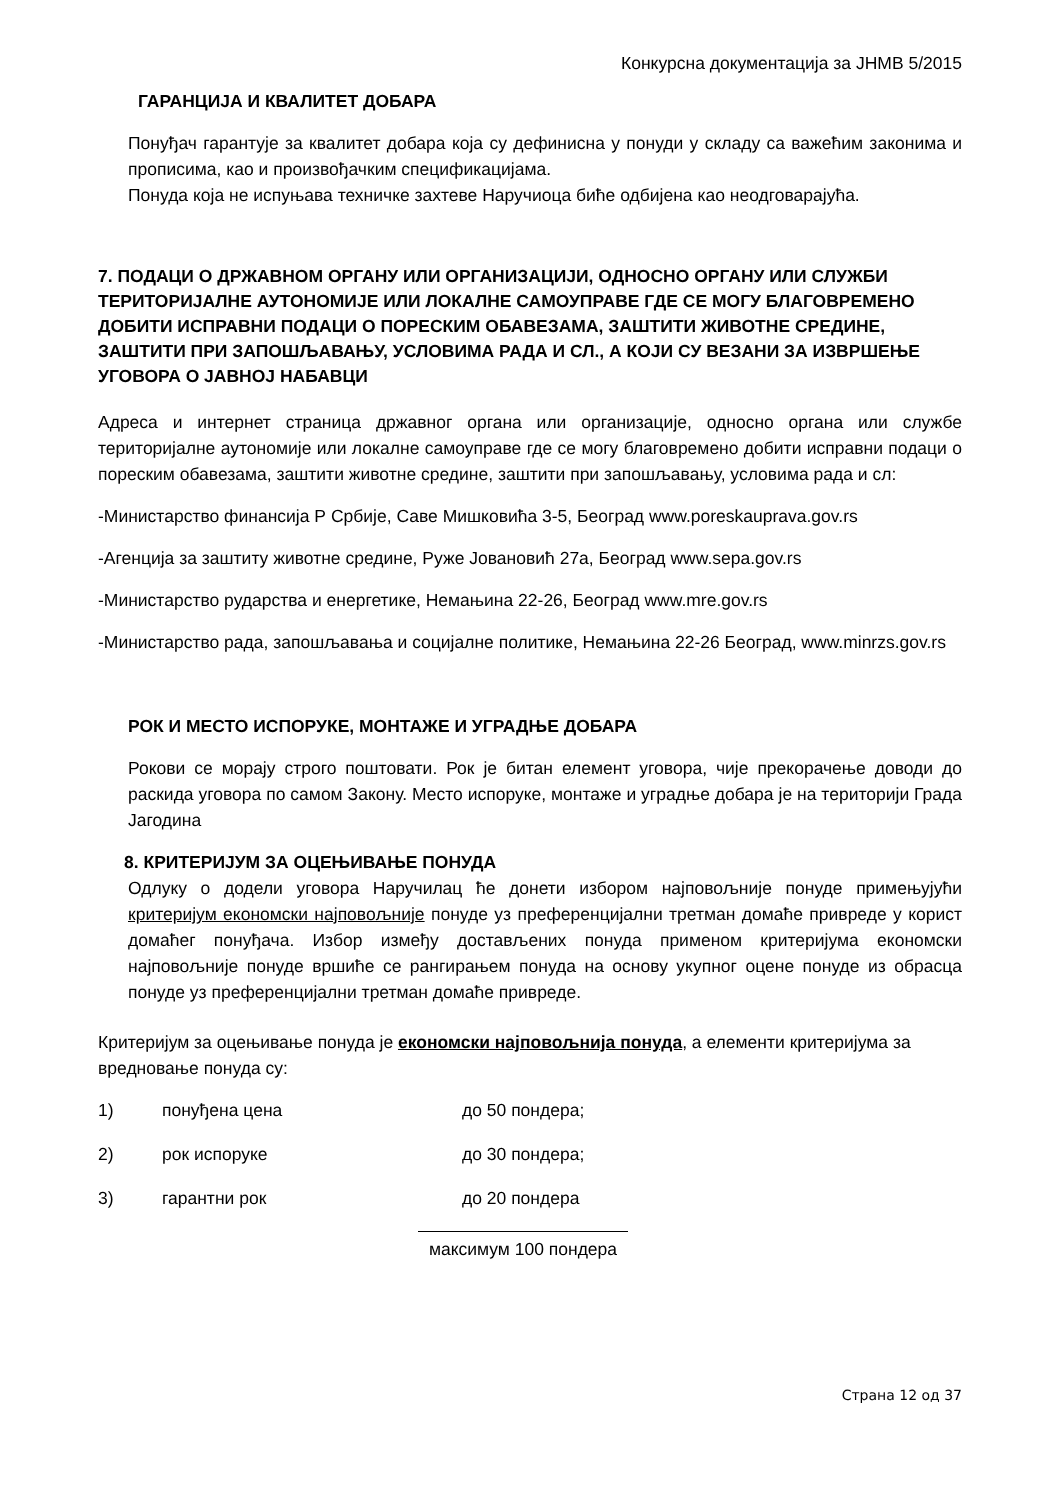Конкурсна документација за ЈНМВ 5/2015
ГАРАНЦИЈА И КВАЛИТЕТ ДОБАРА
Понуђач гарантује за квалитет добара која су дефинисна у понуди у складу са важећим законима и прописима, као и произвођачким спецификацијама.
Понуда која не испуњава техничке захтеве Наручиоца биће одбијена као неодговарајућа.
7. ПОДАЦИ О ДРЖАВНОМ ОРГАНУ ИЛИ ОРГАНИЗАЦИЈИ, ОДНОСНО ОРГАНУ ИЛИ СЛУЖБИ ТЕРИТОРИЈАЛНЕ АУТОНОМИЈЕ ИЛИ ЛОКАЛНЕ САМОУПРАВЕ ГДЕ СЕ МОГУ БЛАГОВРЕМЕНО ДОБИТИ ИСПРАВНИ ПОДАЦИ О ПОРЕСКИМ ОБАВЕЗАМА, ЗАШТИТИ ЖИВОТНЕ СРЕДИНЕ, ЗАШТИТИ ПРИ ЗАПОШЉАВАЊУ, УСЛОВИМА РАДА И СЛ., А КОЈИ СУ ВЕЗАНИ ЗА ИЗВРШЕЊЕ УГОВОРА О ЈАВНОЈ НАБАВЦИ
Адреса и интернет страница државног органа или организације, односно органа или службе територијалне аутономије или локалне самоуправе где се могу благовремено добити исправни подаци о пореским обавезама, заштити животне средине, заштити при запошљавању, условима рада и сл:
-Министарство финансија Р Србије, Саве Мишковића 3-5, Београд www.poreskauprava.gov.rs
-Агенција за заштиту животне средине, Руже Јовановић 27а, Београд www.sepa.gov.rs
-Министарство рударства и енергетике, Немањина 22-26, Београд www.mre.gov.rs
-Министарство рада, запошљавања и социјалне политике, Немањина 22-26 Београд, www.minrzs.gov.rs
РОК И МЕСТО ИСПОРУКЕ, МОНТАЖЕ И УГРАДЊЕ ДОБАРА
Рокови се морају строго поштовати. Рок је битан елемент уговора, чије прекорачење доводи до раскида уговора по самом Закону. Место испоруке, монтаже и уградње добара је на територији Града Јагодина
8. КРИТЕРИЈУМ ЗА ОЦЕЊИВАЊЕ ПОНУДА
Одлуку о додели уговора Наручилац ће донети избором најповољније понуде примењујући критеријум економски најповољније понуде уз преференцијални третман домаће привреде у корист домаћег понуђача. Избор између достављених понуда применом критеријума економски најповољније понуде вршиће се рангирањем понуда на основу укупног оцене понуде из обрасца понуде уз преференцијални третман домаће привреде.
Критеријум за оцењивање понуда је економски најповољнија понуда, а елементи критеријума за вредновање понуда су:
1) понуђена цена до 50 пондера;
2) рок испоруке до 30 пондера;
3) гарантни рок до 20 пондера
максимум 100 пондера
Страна 12 од 37